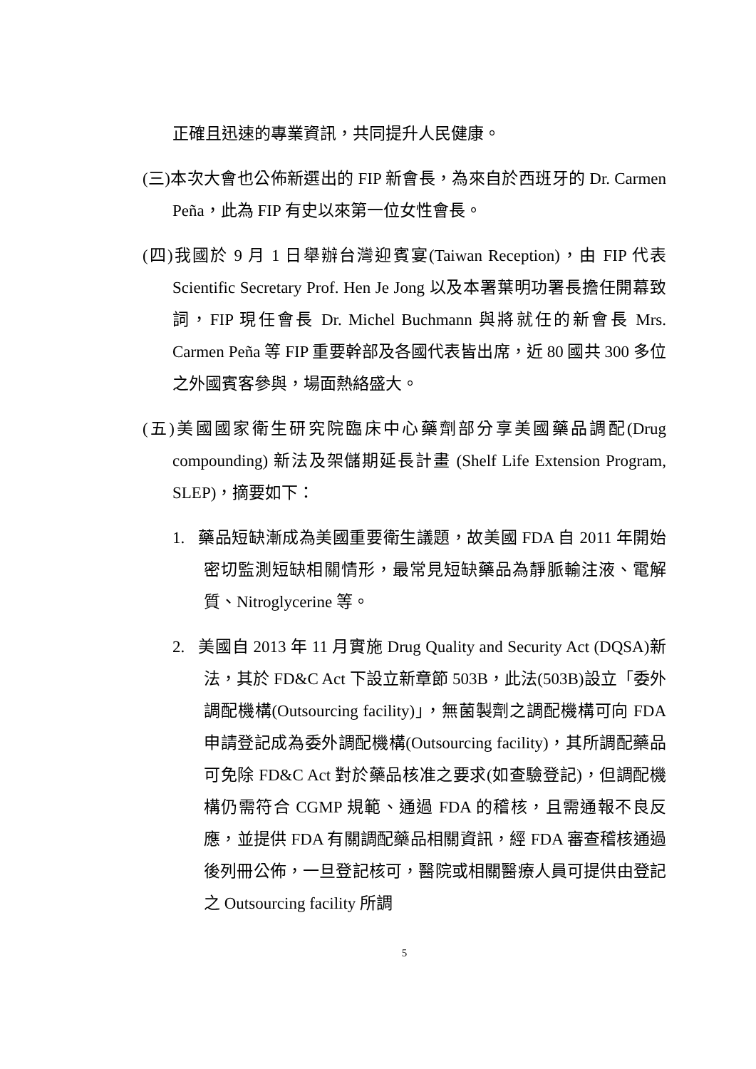正確且迅速的專業資訊，共同提升人民健康。
(三)本次大會也公佈新選出的 FIP 新會長，為來自於西班牙的 Dr. Carmen Peña，此為 FIP 有史以來第一位女性會長。
(四)我國於 9 月 1 日舉辦台灣迎賓宴(Taiwan Reception)，由 FIP 代表 Scientific Secretary Prof. Hen Je Jong 以及本署葉明功署長擔任開幕致詞，FIP 現任會長 Dr. Michel Buchmann 與將就任的新會長 Mrs. Carmen Peña 等 FIP 重要幹部及各國代表皆出席，近 80 國共 300 多位之外國賓客參與，場面熱絡盛大。
(五)美國國家衛生研究院臨床中心藥劑部分享美國藥品調配(Drug compounding) 新法及架儲期延長計畫 (Shelf Life Extension Program, SLEP)，摘要如下：
1. 藥品短缺漸成為美國重要衛生議題，故美國 FDA 自 2011 年開始密切監測短缺相關情形，最常見短缺藥品為靜脈輸注液、電解質、Nitroglycerine 等。
2. 美國自 2013 年 11 月實施 Drug Quality and Security Act (DQSA)新法，其於 FD&C Act 下設立新章節 503B，此法(503B)設立「委外調配機構(Outsourcing facility)」，無菌製劑之調配機構可向 FDA 申請登記成為委外調配機構(Outsourcing facility)，其所調配藥品可免除 FD&C Act 對於藥品核准之要求(如查驗登記)，但調配機構仍需符合 CGMP 規範、通過 FDA 的稽核，且需通報不良反應，並提供 FDA 有關調配藥品相關資訊，經 FDA 審查稽核通過後列冊公佈，一旦登記核可，醫院或相關醫療人員可提供由登記之 Outsourcing facility 所調
5